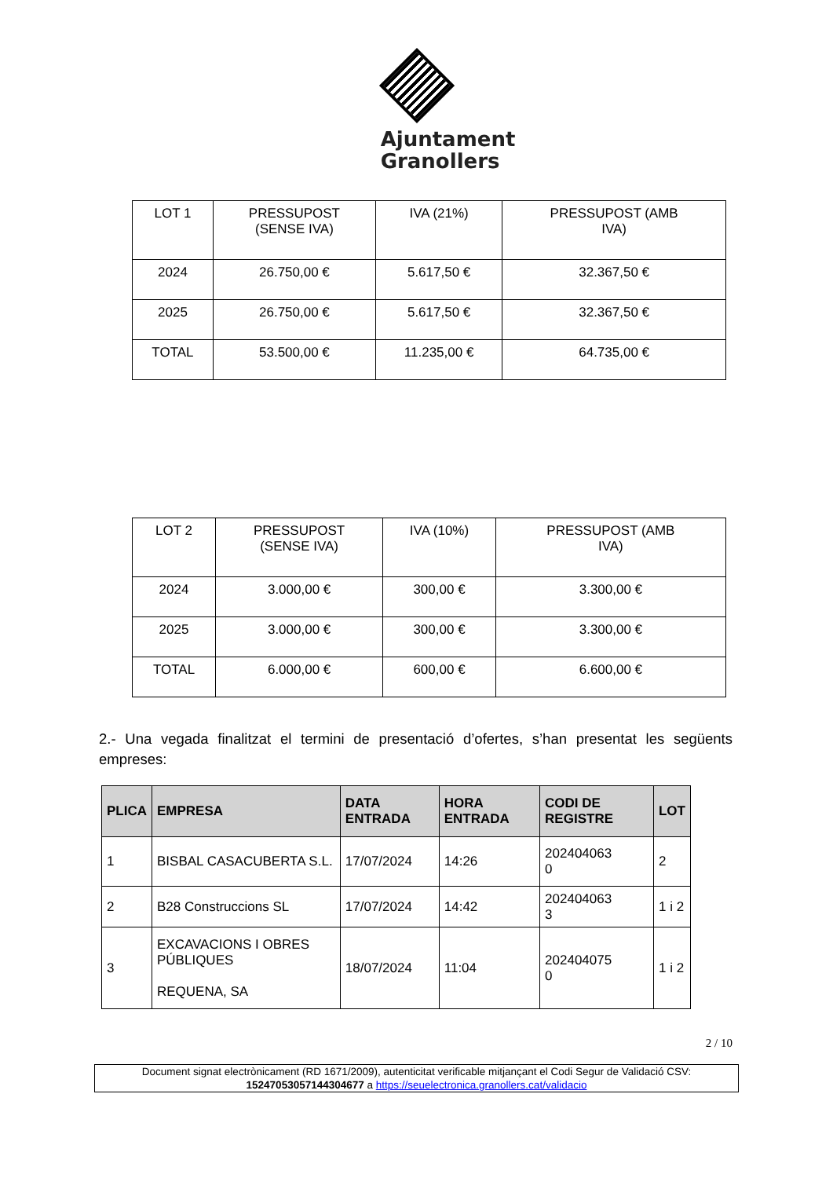Ajuntament
Granollers
| LOT 1 | PRESSUPOST (SENSE IVA) | IVA (21%) | PRESSUPOST (AMB IVA) |
| 2024 | 26.750,00 € | 5.617,50 € | 32.367,50 € |
| 2025 | 26.750,00 € | 5.617,50 € | 32.367,50 € |
| TOTAL | 53.500,00 € | 11.235,00 € | 64.735,00 € |
| LOT 2 | PRESSUPOST (SENSE IVA) | IVA (10%) | PRESSUPOST (AMB IVA) |
| 2024 | 3.000,00 € | 300,00 € | 3.300,00 € |
| 2025 | 3.000,00 € | 300,00 € | 3.300,00 € |
| TOTAL | 6.000,00 € | 600,00 € | 6.600,00 € |
2.- Una vegada finalitzat el termini de presentació d’ofertes, s’han presentat les següents empreses:
| PLICA | EMPRESA | DATA ENTRADA | HORA ENTRADA | CODI DE REGISTRE | LOT |
| --- | --- | --- | --- | --- | --- |
| 1 | BISBAL CASACUBERTA S.L. | 17/07/2024 | 14:26 | 202404063 0 | 2 |
| 2 | B28 Construccions SL | 17/07/2024 | 14:42 | 202404063 3 | 1 i 2 |
| 3 | EXCAVACIONS I OBRES PÚBLIQUES REQUENA, SA | 18/07/2024 | 11:04 | 202404075 0 | 1 i 2 |
2 / 10
Document signat electrònicament (RD 1671/2009), autenticitat verificable mitjançant el Codi Segur de Validació CSV:
15247053057144304677 a https://seuelectronica.granollers.cat/validacio